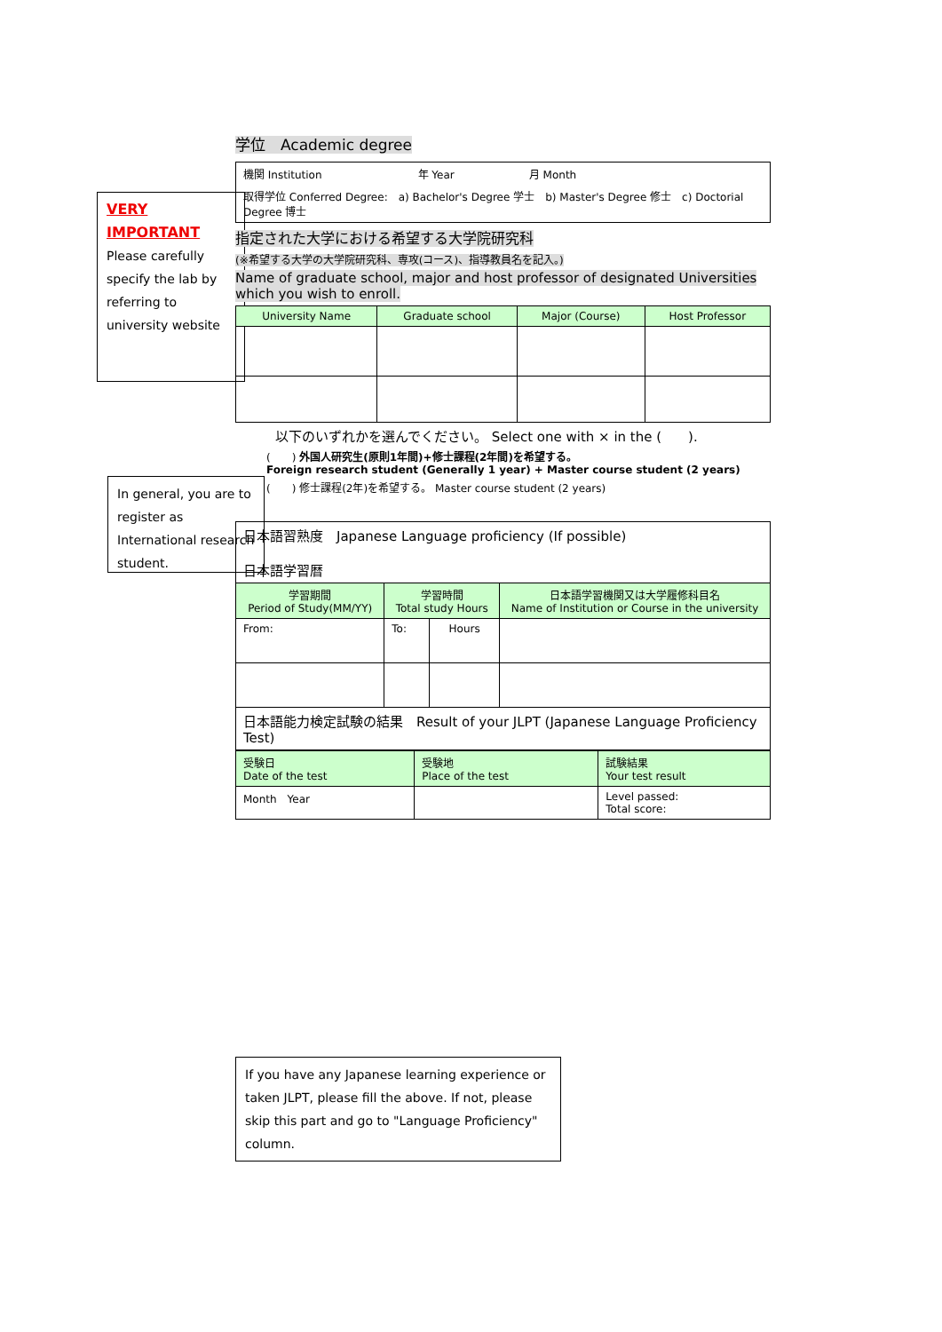VERY IMPORTANT
Please carefully specify the lab by referring to university website
In general, you are to register as International research student.
学位　Academic degree
| 機関 Institution 年 Year 月 Month |
| 取得学位 Conferred Degree: a) Bachelor's Degree 学士 b) Master's Degree 修士 c) Doctorial Degree 博士 |
指定された大学における希望する大学院研究科
(※希望する大学の大学院研究科、専攻(コース)、指導教員名を記入。)
Name of graduate school, major and host professor of designated Universities which you wish to enroll.
| University Name | Graduate school | Major (Course) | Host Professor |
| --- | --- | --- | --- |
以下のいずれかを選んでください。 Select one with × in the (　　).
(　　) 外国人研究生(原則1年間)+修士課程(2年間)を希望する。
Foreign research student (Generally 1 year) + Master course student (2 years)
(　　) 修士課程(2年)を希望する。 Master course student (2 years)
| 日本語習熟度 Japanese Language proficiency (If possible) 日本語学習暦 | | | |
| 学習期間 Period of Study(MM/YY) | 学習時間 Total study Hours | | 日本語学習機関又は大学履修科目名 Name of Institution or Course in the university |
| From: | To: | Hours | |
| 日本語能力検定試験の結果 Result of your JLPT (Japanese Language Proficiency Test) | | | |
| 受験日 Date of the test | 受験地 Place of the test | 試験結果 Your test result |
| --- | --- | --- |
| Month Year | | Level passed: Total score: |
If you have any Japanese learning experience or taken JLPT, please fill the above. If not, please skip this part and go to "Language Proficiency" column.